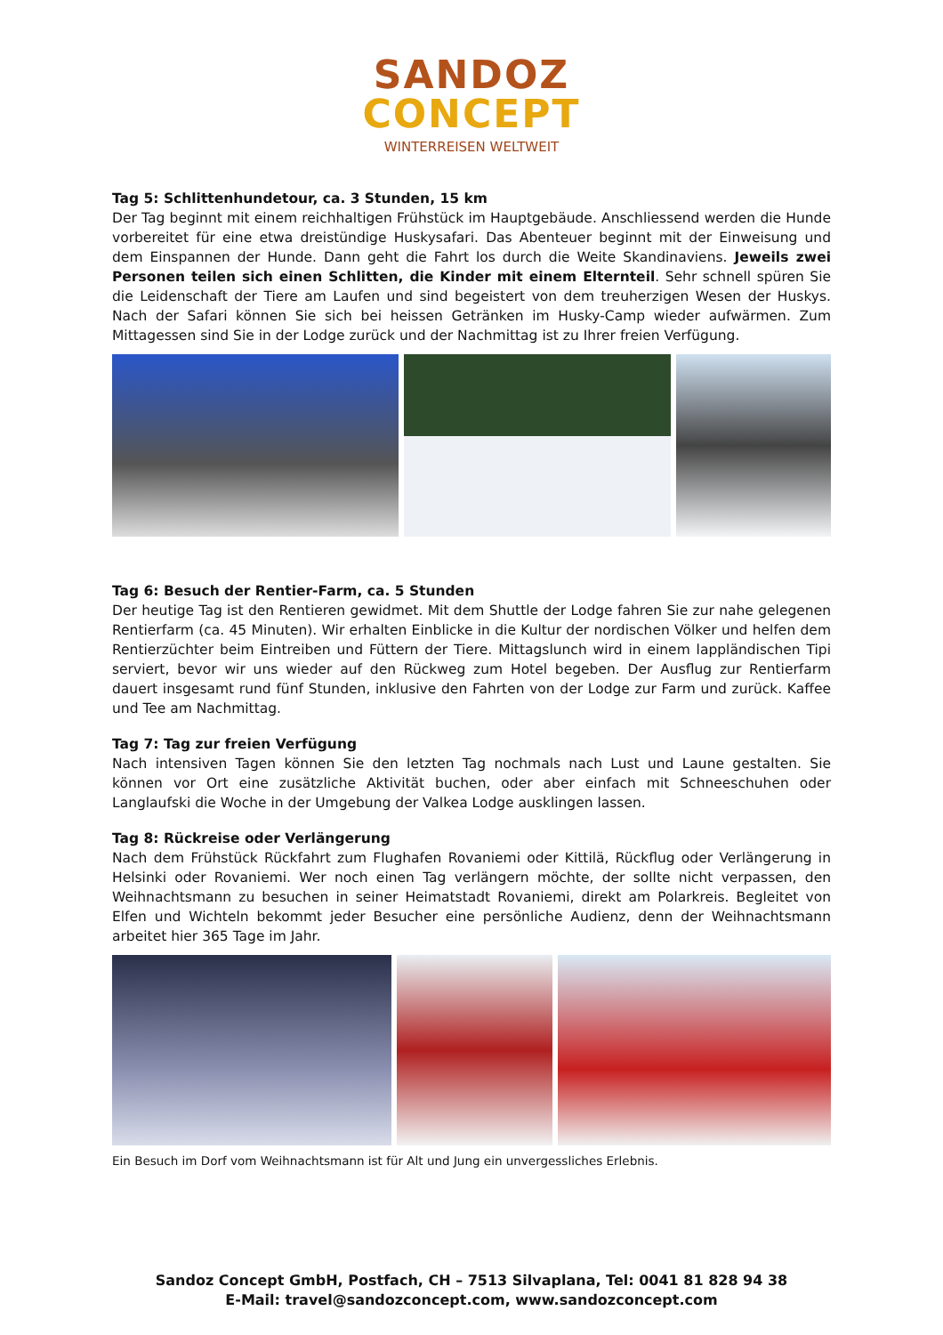SANDOZ
CONCEPT
WINTERREISEN WELTWEIT
Tag 5: Schlittenhundetour, ca. 3 Stunden, 15 km
Der Tag beginnt mit einem reichhaltigen Frühstück im Hauptgebäude. Anschliessend werden die Hunde vorbereitet für eine etwa dreistündige Huskysafari. Das Abenteuer beginnt mit der Einweisung und dem Einspannen der Hunde. Dann geht die Fahrt los durch die Weite Skandinaviens. Jeweils zwei Personen teilen sich einen Schlitten, die Kinder mit einem Elternteil. Sehr schnell spüren Sie die Leidenschaft der Tiere am Laufen und sind begeistert von dem treuherzigen Wesen der Huskys. Nach der Safari können Sie sich bei heissen Getränken im Husky-Camp wieder aufwärmen. Zum Mittagessen sind Sie in der Lodge zurück und der Nachmittag ist zu Ihrer freien Verfügung.
Tag 6: Besuch der Rentier-Farm, ca. 5 Stunden
Der heutige Tag ist den Rentieren gewidmet. Mit dem Shuttle der Lodge fahren Sie zur nahe gelegenen Rentierfarm (ca. 45 Minuten). Wir erhalten Einblicke in die Kultur der nordischen Völker und helfen dem Rentierzüchter beim Eintreiben und Füttern der Tiere. Mittagslunch wird in einem lappländischen Tipi serviert, bevor wir uns wieder auf den Rückweg zum Hotel begeben. Der Ausflug zur Rentierfarm dauert insgesamt rund fünf Stunden, inklusive den Fahrten von der Lodge zur Farm und zurück. Kaffee und Tee am Nachmittag.
Tag 7: Tag zur freien Verfügung
Nach intensiven Tagen können Sie den letzten Tag nochmals nach Lust und Laune gestalten. Sie können vor Ort eine zusätzliche Aktivität buchen, oder aber einfach mit Schneeschuhen oder Langlaufski die Woche in der Umgebung der Valkea Lodge ausklingen lassen.
Tag 8: Rückreise oder Verlängerung
Nach dem Frühstück Rückfahrt zum Flughafen Rovaniemi oder Kittilä, Rückflug oder Verlängerung in Helsinki oder Rovaniemi. Wer noch einen Tag verlängern möchte, der sollte nicht verpassen, den Weihnachtsmann zu besuchen in seiner Heimatstadt Rovaniemi, direkt am Polarkreis. Begleitet von Elfen und Wichteln bekommt jeder Besucher eine persönliche Audienz, denn der Weihnachtsmann arbeitet hier 365 Tage im Jahr.
Ein Besuch im Dorf vom Weihnachtsmann ist für Alt und Jung ein unvergessliches Erlebnis.
Sandoz Concept GmbH, Postfach, CH – 7513 Silvaplana, Tel: 0041 81 828 94 38
E-Mail: travel@sandozconcept.com, www.sandozconcept.com